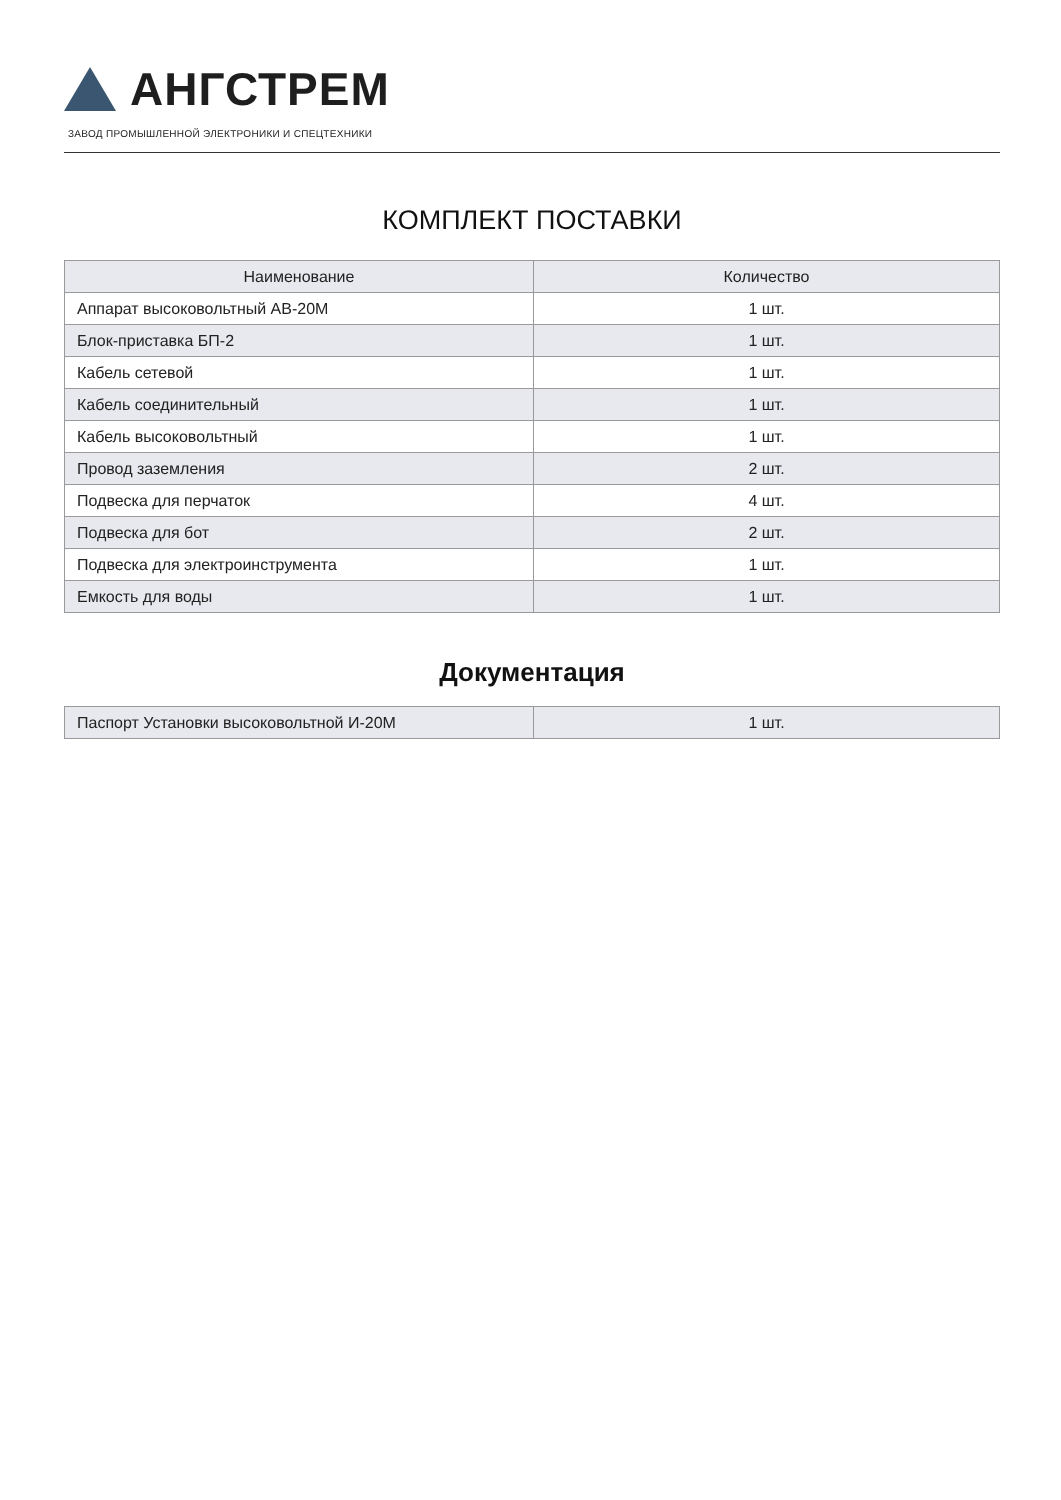АНГСТРЕМ
ЗАВОД ПРОМЫШЛЕННОЙ ЭЛЕКТРОНИКИ И СПЕЦТЕХНИКИ
КОМПЛЕКТ ПОСТАВКИ
| Наименование | Количество |
| --- | --- |
| Аппарат высоковольтный АВ-20М | 1 шт. |
| Блок-приставка БП-2 | 1 шт. |
| Кабель сетевой | 1 шт. |
| Кабель соединительный | 1 шт. |
| Кабель высоковольтный | 1 шт. |
| Провод заземления | 2 шт. |
| Подвеска для перчаток | 4 шт. |
| Подвеска для бот | 2 шт. |
| Подвеска для электроинструмента | 1 шт. |
| Емкость для воды | 1 шт. |
Документация
| Паспорт Установки высоковольтной И-20М | 1 шт. |